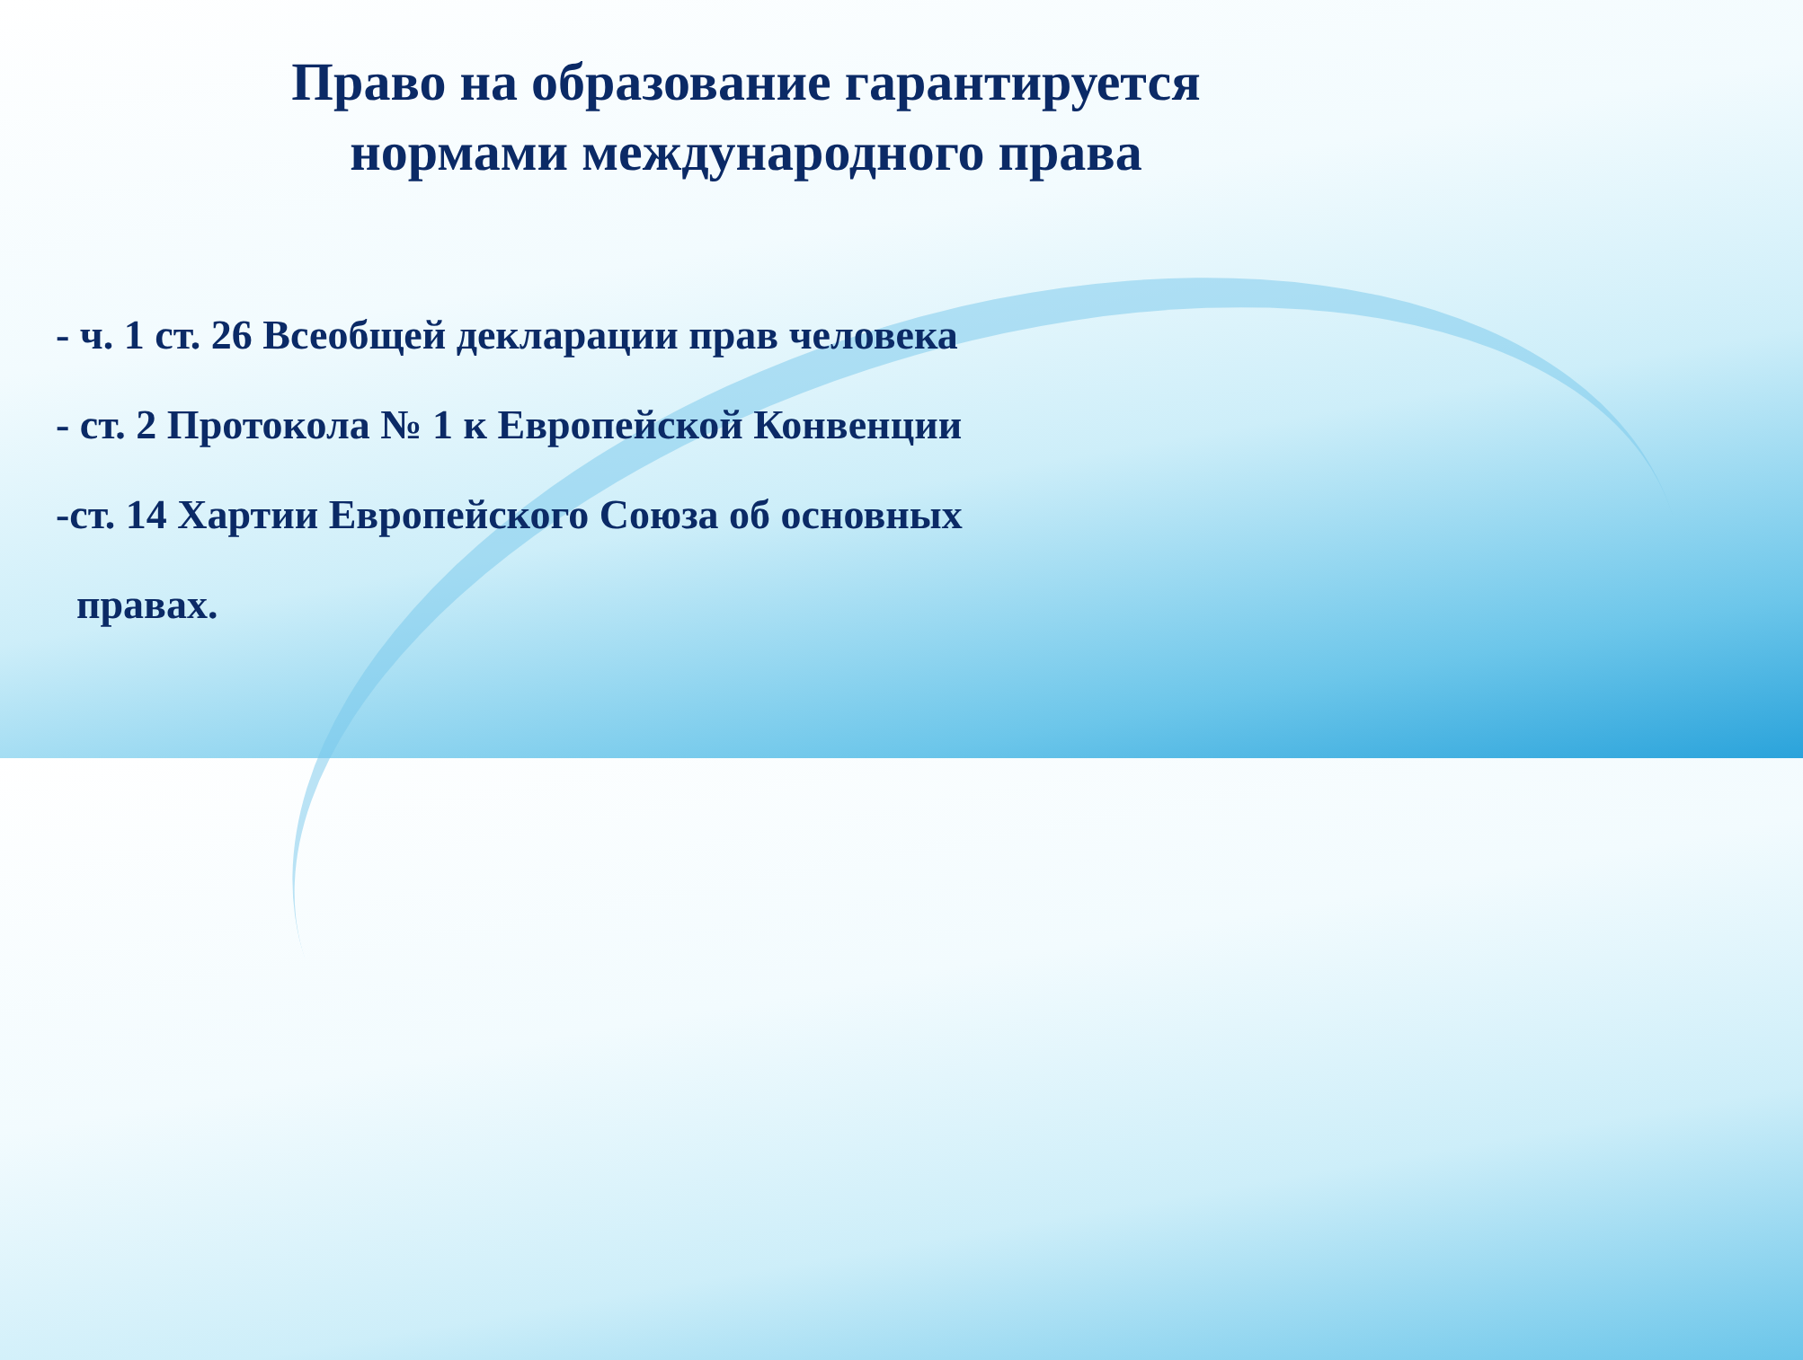Право на образование гарантируется
нормами международного права
- ч. 1 ст. 26 Всеобщей декларации прав человека
- ст. 2 Протокола № 1 к Европейской Конвенции
-ст. 14 Хартии Европейского Союза об основных
правах.